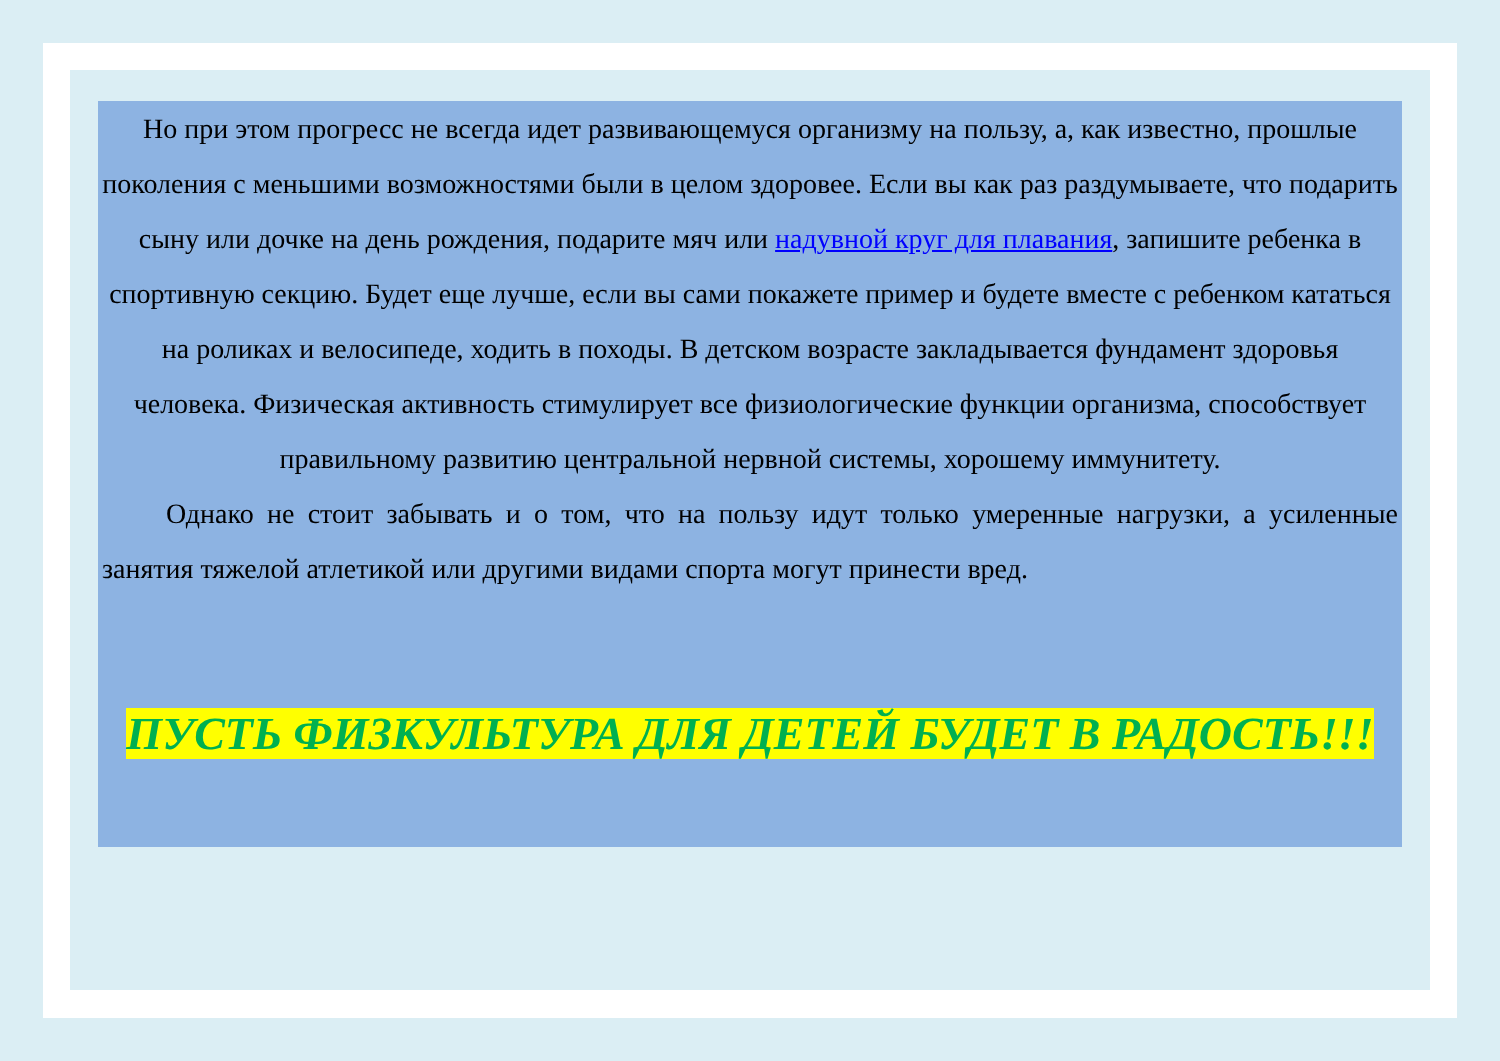Но при этом прогресс не всегда идет развивающемуся организму на пользу, а, как известно, прошлые поколения с меньшими возможностями были в целом здоровее. Если вы как раз раздумываете, что подарить сыну или дочке на день рождения, подарите мяч или надувной круг для плавания, запишите ребенка в спортивную секцию. Будет еще лучше, если вы сами покажете пример и будете вместе с ребенком кататься на роликах и велосипеде, ходить в походы. В детском возрасте закладывается фундамент здоровья человека. Физическая активность стимулирует все физиологические функции организма, способствует правильному развитию центральной нервной системы, хорошему иммунитету.
Однако не стоит забывать и о том, что на пользу идут только умеренные нагрузки, а усиленные занятия тяжелой атлетикой или другими видами спорта могут принести вред.
ПУСТЬ ФИЗКУЛЬТУРА ДЛЯ ДЕТЕЙ БУДЕТ В РАДОСТЬ!!!